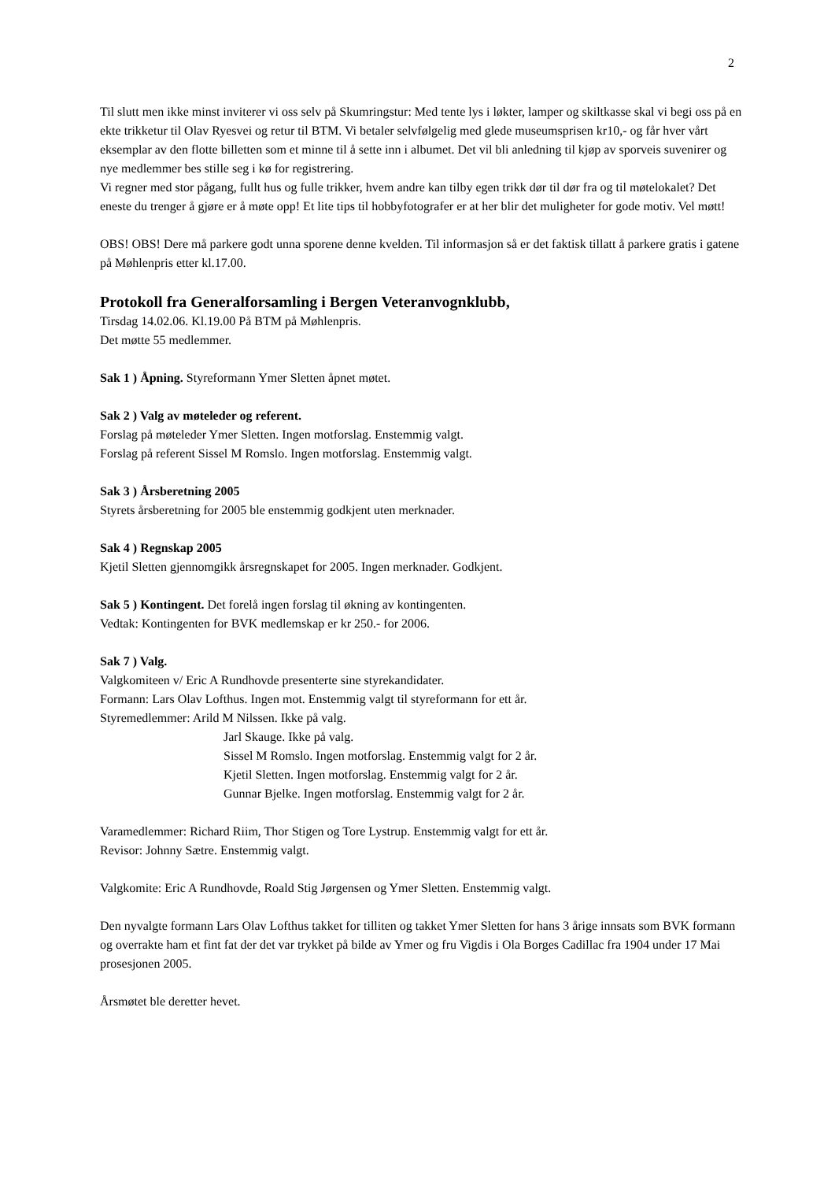2
Til slutt men ikke minst inviterer vi oss selv på Skumringstur: Med tente lys i løkter, lamper og skiltkasse skal vi begi oss på en ekte trikketur til Olav Ryesvei og retur til BTM. Vi betaler selvfølgelig med glede museumsprisen kr10,- og får hver vårt eksemplar av den flotte billetten som et minne til å sette inn i albumet. Det vil bli anledning til kjøp av sporveis suvenirer og nye medlemmer bes stille seg i kø for registrering.
Vi regner med stor pågang, fullt hus og fulle trikker, hvem andre kan tilby egen trikk dør til dør fra og til møtelokalet? Det eneste du trenger å gjøre er å møte opp! Et lite tips til hobbyfotografer er at her blir det muligheter for gode motiv. Vel møtt!
OBS! OBS! Dere må parkere godt unna sporene denne kvelden. Til informasjon så er det faktisk tillatt å parkere gratis i gatene på Møhlenpris etter kl.17.00.
Protokoll fra Generalforsamling i Bergen Veteranvognklubb,
Tirsdag 14.02.06. Kl.19.00 På BTM på Møhlenpris.
Det møtte 55 medlemmer.
Sak 1 ) Åpning. Styreformann Ymer Sletten åpnet møtet.
Sak 2 ) Valg av møteleder og referent.
Forslag på møteleder Ymer Sletten. Ingen motforslag. Enstemmig valgt.
Forslag på referent Sissel M Romslo. Ingen motforslag. Enstemmig valgt.
Sak 3 ) Årsberetning 2005
Styrets årsberetning for 2005 ble enstemmig godkjent uten merknader.
Sak 4 ) Regnskap 2005
Kjetil Sletten gjennomgikk årsregnskapet for 2005. Ingen merknader. Godkjent.
Sak 5 ) Kontingent. Det forelå ingen forslag til økning av kontingenten.
Vedtak: Kontingenten for BVK medlemskap er kr 250.- for 2006.
Sak 7 ) Valg.
Valgkomiteen v/ Eric A Rundhovde presenterte sine styrekandidater.
Formann: Lars Olav Lofthus. Ingen mot. Enstemmig valgt til styreformann for ett år.
Styremedlemmer: Arild M Nilssen. Ikke på valg.
Jarl Skauge. Ikke på valg.
Sissel M Romslo. Ingen motforslag. Enstemmig valgt for 2 år.
Kjetil Sletten. Ingen motforslag. Enstemmig valgt for 2 år.
Gunnar Bjelke. Ingen motforslag. Enstemmig valgt for 2 år.
Varamedlemmer: Richard Riim, Thor Stigen og Tore Lystrup. Enstemmig valgt for ett år.
Revisor: Johnny Sætre. Enstemmig valgt.
Valgkomite: Eric A Rundhovde, Roald Stig Jørgensen og Ymer Sletten. Enstemmig valgt.
Den nyvalgte formann Lars Olav Lofthus takket for tilliten og takket Ymer Sletten for hans 3 årige innsats som BVK formann og overrakte ham et fint fat der det var trykket på bilde av Ymer og fru Vigdis i Ola Borges Cadillac fra 1904 under 17 Mai prosesjonen 2005.
Årsmøtet ble deretter hevet.